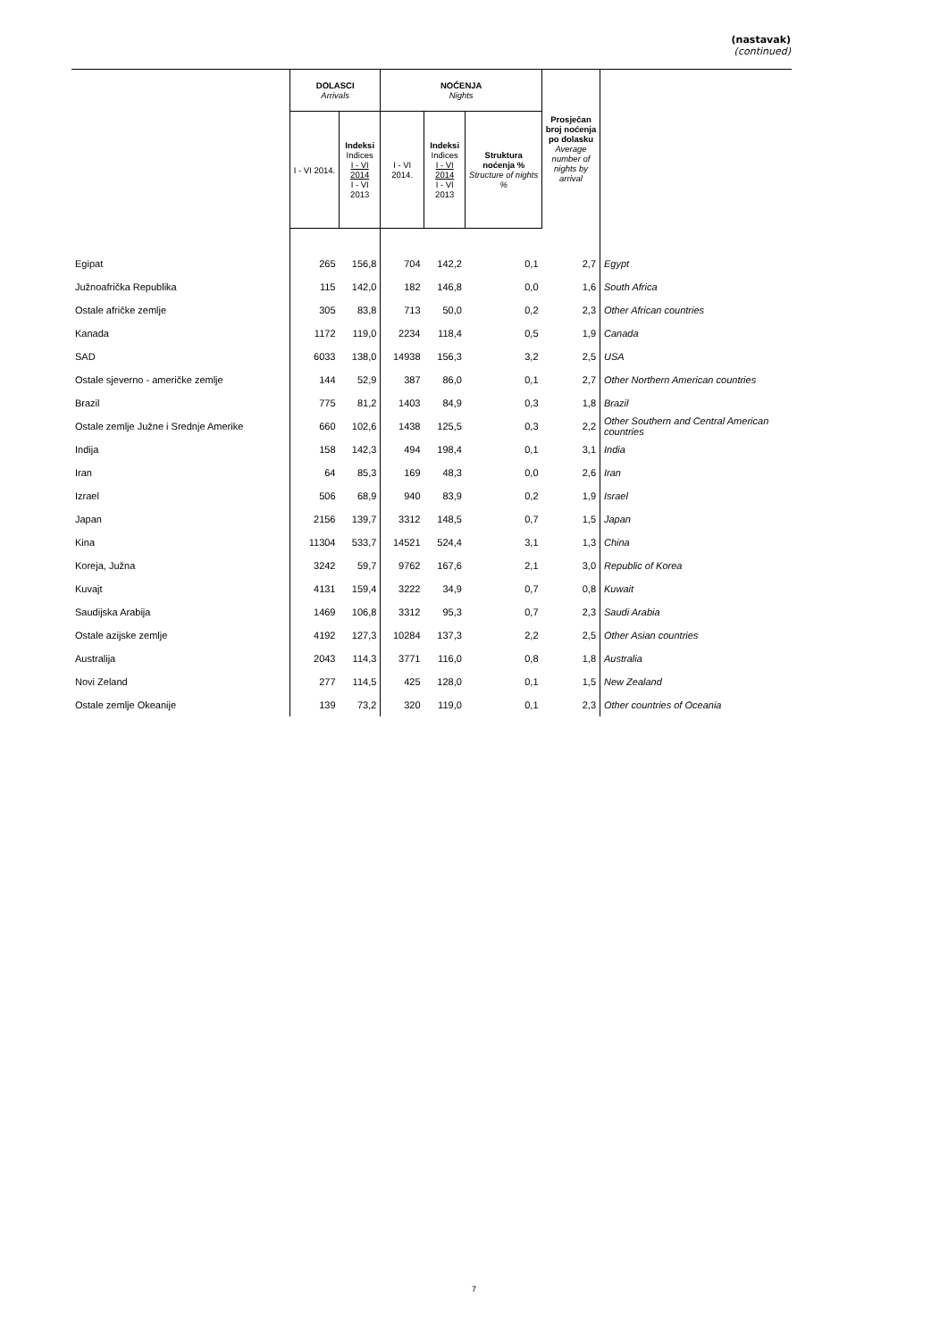(nastavak)
(continued)
| | DOLASCI Arrivals | | NOĆENJA Nights | | | Prosječan broj noćenja po dolasku Average number of nights by arrival | |
| --- | --- | --- | --- | --- | --- | --- | --- |
| | I - VI 2014. | Indeksi Indices I - VI 2014 I - VI 2013 | I - VI 2014. | Indeksi Indices I - VI 2014 I - VI 2013 | Struktura noćenja % Structure of nights % | | |
| Egipat | 265 | 156,8 | 704 | 142,2 | 0,1 | 2,7 | Egypt |
| Južnoafrička Republika | 115 | 142,0 | 182 | 146,8 | 0,0 | 1,6 | South Africa |
| Ostale afričke zemlje | 305 | 83,8 | 713 | 50,0 | 0,2 | 2,3 | Other African countries |
| Kanada | 1172 | 119,0 | 2234 | 118,4 | 0,5 | 1,9 | Canada |
| SAD | 6033 | 138,0 | 14938 | 156,3 | 3,2 | 2,5 | USA |
| Ostale sjeverno - američke zemlje | 144 | 52,9 | 387 | 86,0 | 0,1 | 2,7 | Other Northern American countries |
| Brazil | 775 | 81,2 | 1403 | 84,9 | 0,3 | 1,8 | Brazil |
| Ostale zemlje Južne i Srednje Amerike | 660 | 102,6 | 1438 | 125,5 | 0,3 | 2,2 | Other Southern and Central American countries |
| Indija | 158 | 142,3 | 494 | 198,4 | 0,1 | 3,1 | India |
| Iran | 64 | 85,3 | 169 | 48,3 | 0,0 | 2,6 | Iran |
| Izrael | 506 | 68,9 | 940 | 83,9 | 0,2 | 1,9 | Israel |
| Japan | 2156 | 139,7 | 3312 | 148,5 | 0,7 | 1,5 | Japan |
| Kina | 11304 | 533,7 | 14521 | 524,4 | 3,1 | 1,3 | China |
| Koreja, Južna | 3242 | 59,7 | 9762 | 167,6 | 2,1 | 3,0 | Republic of Korea |
| Kuvajt | 4131 | 159,4 | 3222 | 34,9 | 0,7 | 0,8 | Kuwait |
| Saudijska Arabija | 1469 | 106,8 | 3312 | 95,3 | 0,7 | 2,3 | Saudi Arabia |
| Ostale azijske zemlje | 4192 | 127,3 | 10284 | 137,3 | 2,2 | 2,5 | Other Asian countries |
| Australija | 2043 | 114,3 | 3771 | 116,0 | 0,8 | 1,8 | Australia |
| Novi Zeland | 277 | 114,5 | 425 | 128,0 | 0,1 | 1,5 | New Zealand |
| Ostale zemlje Okeanije | 139 | 73,2 | 320 | 119,0 | 0,1 | 2,3 | Other countries of Oceania |
7